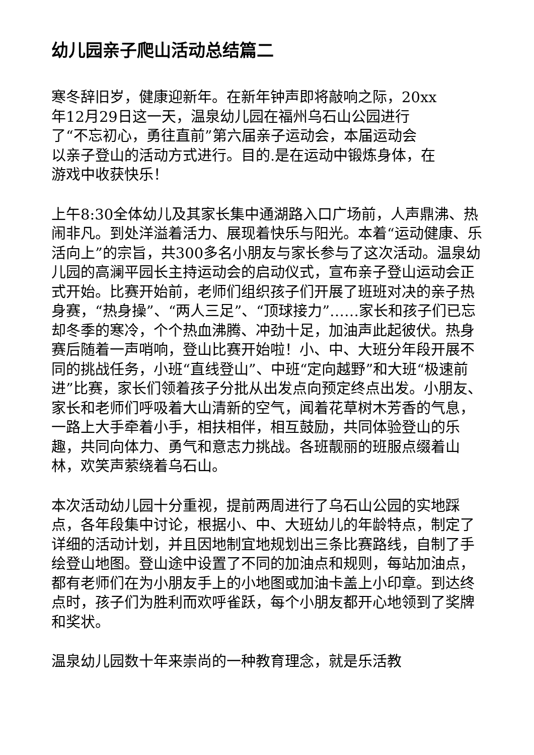幼儿园亲子爬山活动总结篇二
寒冬辞旧岁，健康迎新年。在新年钟声即将敲响之际，20xx
年12月29日这一天，温泉幼儿园在福州乌石山公园进行
了“不忘初心，勇往直前”第六届亲子运动会，本届运动会
以亲子登山的活动方式进行。目的.是在运动中锻炼身体，在
游戏中收获快乐！
上午8:30全体幼儿及其家长集中通湖路入口广场前，人声鼎沸、热闹非凡。到处洋溢着活力、展现着快乐与阳光。本着“运动健康、乐活向上”的宗旨，共300多名小朋友与家长参与了这次活动。温泉幼儿园的高澜平园长主持运动会的启动仪式，宣布亲子登山运动会正式开始。比赛开始前，老师们组织孩子们开展了班班对决的亲子热身赛，“热身操”、“两人三足”、“顶球接力”……家长和孩子们已忘却冬季的寒冷，个个热血沸腾、冲劲十足，加油声此起彼伏。热身赛后随着一声哨响，登山比赛开始啦！小、中、大班分年段开展不同的挑战任务，小班“直线登山”、中班“定向越野”和大班“极速前进”比赛，家长们领着孩子分批从出发点向预定终点出发。小朋友、家长和老师们呼吸着大山清新的空气，闻着花草树木芳香的气息，一路上大手牵着小手，相扶相伴，相互鼓励，共同体验登山的乐趣，共同向体力、勇气和意志力挑战。各班靓丽的班服点缀着山林，欢笑声萦绕着乌石山。
本次活动幼儿园十分重视，提前两周进行了乌石山公园的实地踩点，各年段集中讨论，根据小、中、大班幼儿的年龄特点，制定了详细的活动计划，并且因地制宜地规划出三条比赛路线，自制了手绘登山地图。登山途中设置了不同的加油点和规则，每站加油点，都有老师们在为小朋友手上的小地图或加油卡盖上小印章。到达终点时，孩子们为胜利而欢呼雀跃，每个小朋友都开心地领到了奖牌和奖状。
温泉幼儿园数十年来崇尚的一种教育理念，就是乐活教